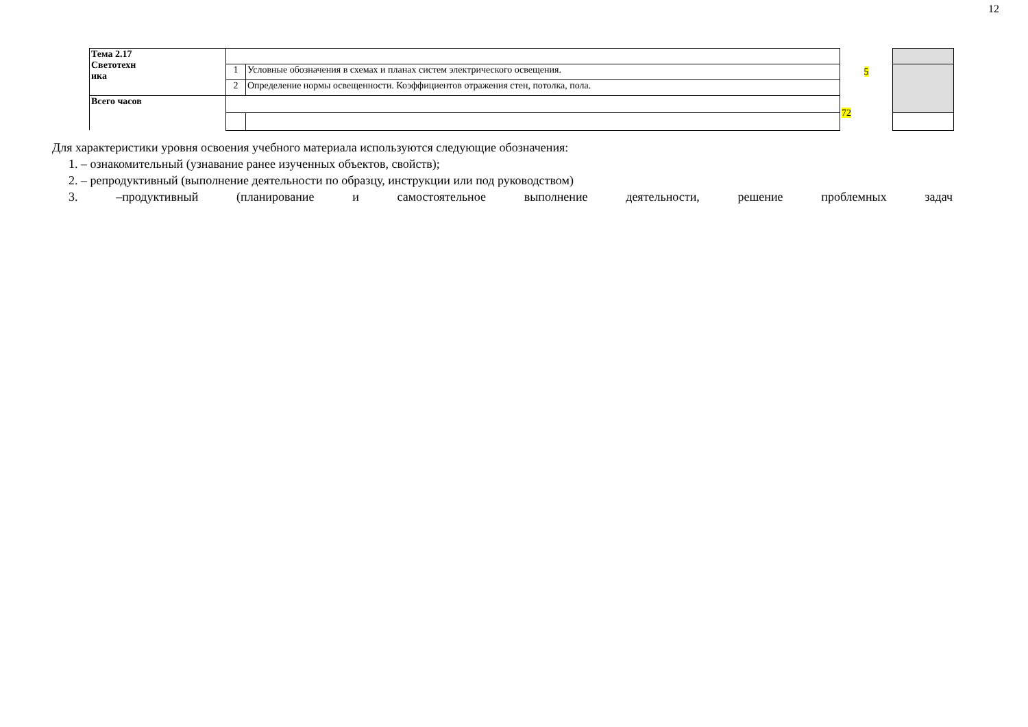12
| Тема 2.17 Светотехн ика | | | 5 | |
| | 1 | Условные обозначения в схемах и планах систем электрического освещения. | | |
| | 2 | Определение нормы освещенности. Коэффициентов отражения стен, потолка, пола. | | |
| Всего часов | | | 72 | |
Для характеристики уровня освоения учебного материала используются следующие обозначения:
1. – ознакомительный (узнавание ранее изученных объектов, свойств);
2. – репродуктивный (выполнение деятельности по образцу, инструкции или под руководством)
3. –продуктивный (планирование и самостоятельное выполнение деятельности, решение проблемных задач